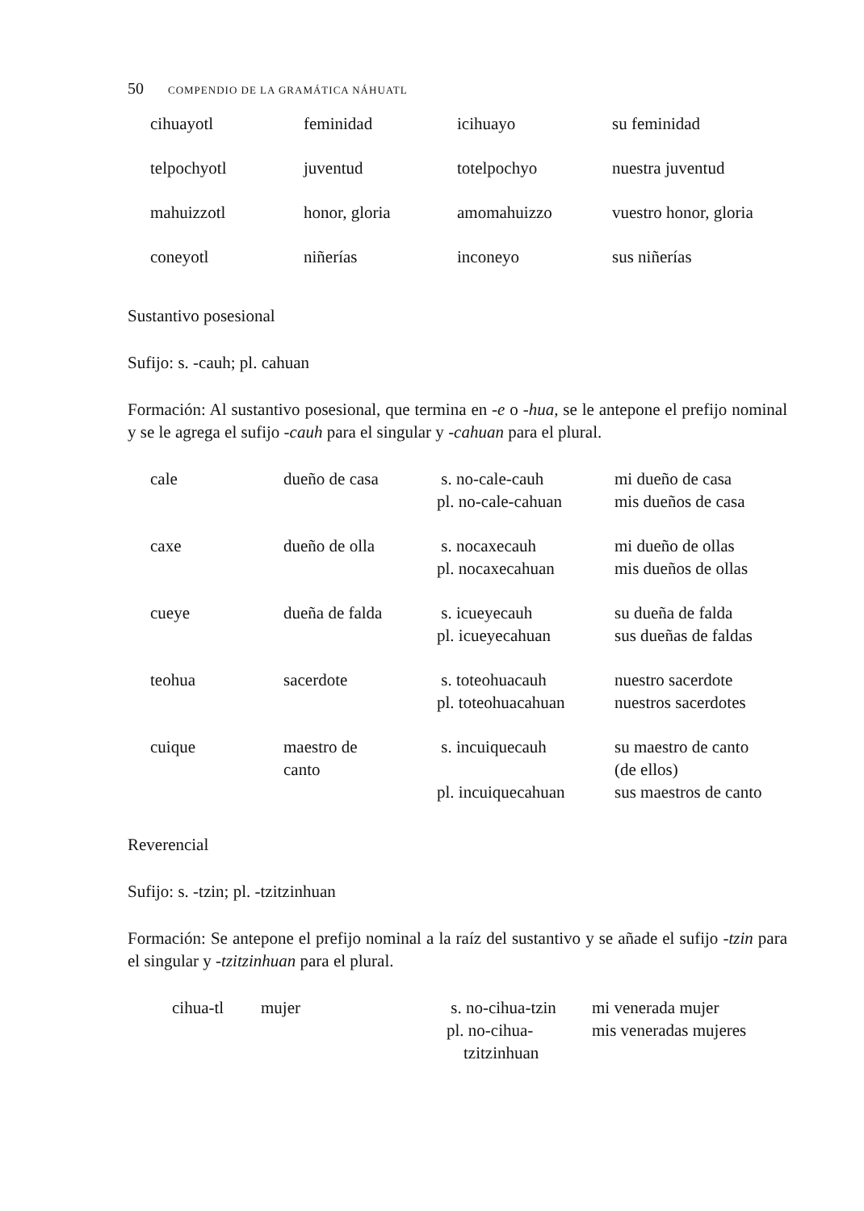50 COMPENDIO DE LA GRAMÁTICA NÁHUATL
| cihuayotl | feminidad | icihuayo | su feminidad |
| telpochyotl | juventud | totelpochyo | nuestra juventud |
| mahuizzotl | honor, gloria | amomahuizzo | vuestro honor, gloria |
| coneyotl | niñerías | inconeyo | sus niñerías |
Sustantivo posesional
Sufijo: s. -cauh; pl. cahuan
Formación: Al sustantivo posesional, que termina en -e o -hua, se le antepone el prefijo nominal y se le agrega el sufijo -cauh para el singular y -cahuan para el plural.
| cale | dueño de casa | s. no-cale-cauh pl. no-cale-cahuan | mi dueño de casa mis dueños de casa |
| caxe | dueño de olla | s. nocaxecauh pl. nocaxecahuan | mi dueño de ollas mis dueños de ollas |
| cueye | dueña de falda | s. icueyecauh pl. icueyecahuan | su dueña de falda sus dueñas de faldas |
| teohua | sacerdote | s. toteohuacauh pl. toteohuacahuan | nuestro sacerdote nuestros sacerdotes |
| cuique | maestro de canto | s. incuiquecauh pl. incuiquecahuan | su maestro de canto (de ellos) sus maestros de canto |
Reverencial
Sufijo: s. -tzin; pl. -tzitzinhuan
Formación: Se antepone el prefijo nominal a la raíz del sustantivo y se añade el sufijo -tzin para el singular y -tzitzinhuan para el plural.
| cihua-tl | mujer | s. no-cihua-tzin pl. no-cihua- tzitzinhuan | mi venerada mujer mis veneradas mujeres |